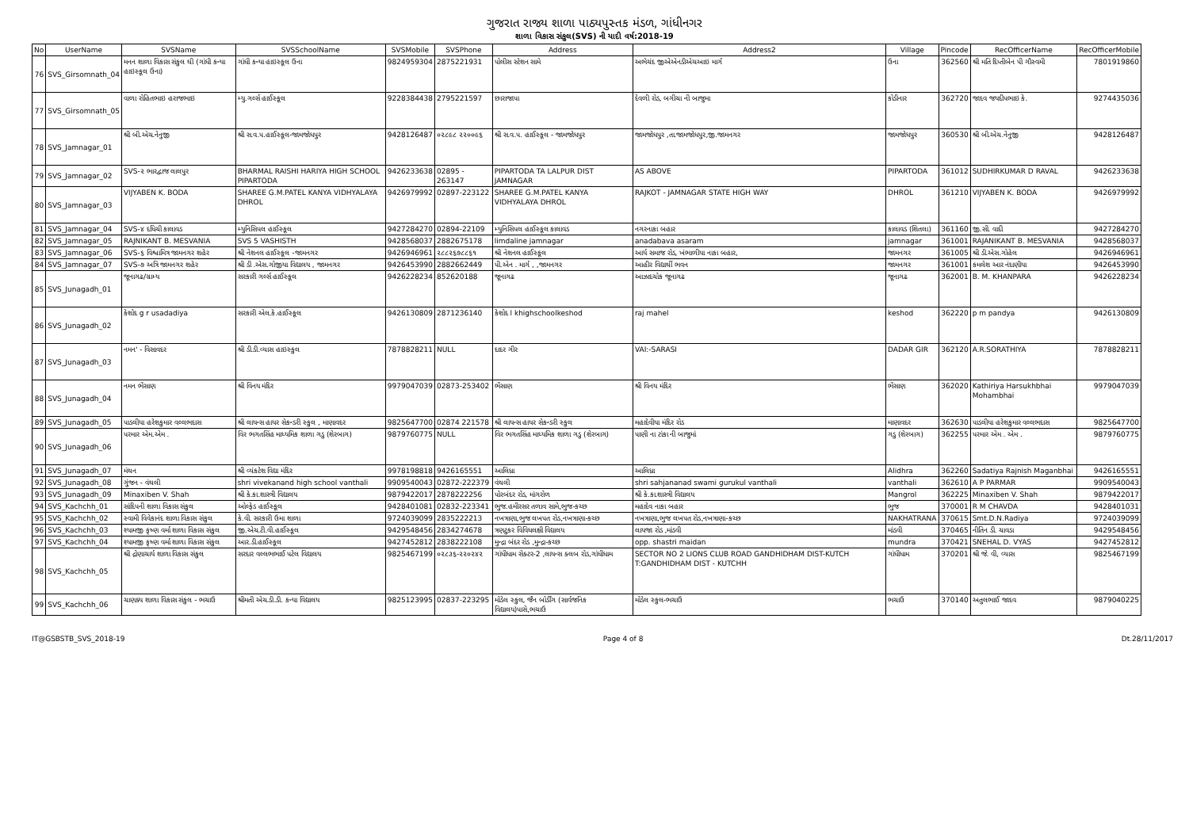ગુજરાત રાજ્ય શાળા પાઠ્યપુસ્તક મંડળ, ગાંધીનગર
શાળા વિકાસ સંકુલ(SVS) ની યાદી વર્ષ:2018-19
| No | UserName | SVSName | SVSSchoolName | SVSMobile | SVSPhone | Address | Address2 | Village | Pincode | RecOfficerName | RecOfficerMobile |
| --- | --- | --- | --- | --- | --- | --- | --- | --- | --- | --- | --- |
| 76 | SVS_Girsomnath_04 | મનન શાળા વિકાસ સંકુલ ઘી (ગાંધી કન્યા હાઇસ્કૂલ ઉના) | ગાંધી કન્યા હાઇસ્કૂલ ઉના | 9824959304 | 2875221931 | પોલીસ સ્ટેશન સામે | અભેચંદ જીએએનડીએચઆઇ માર્ગ | ઉના | 362560 | શ્રી મતિ દિપ્તીબેન પી ગૌસ્વમી | 7801919860 |
| 77 | SVS_Girsomnath_05 | વાળા રોહિતભાઇ હરાજભાઇ | મ્યુ.ગર્લ્સ હાઈસ્કૂલ | 9228384438 | 2795221597 | છારાજાપા | દેવળી રોડ, બગીચા ની બાજુમા | કોડીનાર | 362720 | જાદવ જયદીપભાઇ કે. | 9274435036 |
| 78 | SVS_Jamnagar_01 | શ્રી બી.એચ.નેનુજી | શ્રી સ.વ.પ.હાઈસ્કૂલ-જામજોધપુર | 9428126487 | ૦૨૮૯૮ ૨૨૦૦૯૬ | શ્રી સ.વ.પ. હાઈસ્કૂલ - જામજોધપુર | જામજોધપુર ,તા.જામજોધપુર,જી.જામનગર | જામજોધપુર | 360530 | શ્રી બી.એચ.નેનુજી | 9428126487 |
| 79 | SVS_Jamnagar_02 | SVS-૨ ભારદ્વાજ લાલપુર | BHARMAL RAISHI HARIYA HIGH SCHOOL PIPARTODA | 9426233638 | 02895 - 263147 | PIPARTODA TA LALPUR DIST JAMNAGAR | AS ABOVE | PIPARTODA | 361012 | SUDHIRKUMAR D RAVAL | 9426233638 |
| 80 | SVS_Jamnagar_03 | VIJYABEN K. BODA | SHAREE G.M.PATEL KANYA VIDHYALAYA DHROL | 9426979992 | 02897-223122 | SHAREE G.M.PATEL KANYA VIDHYALAYA DHROL | RAJKOT - JAMNAGAR STATE HIGH WAY | DHROL | 361210 | VIJYABEN K. BODA | 9426979992 |
| 81 | SVS_Jamnagar_04 | SVS-૪ દધિચી કાલાવડ | મ્યુનિસિપલ હાઈસ્કૂલ | 9427284270 | 02894-22109 | મ્યુનિસિપલ હાઈસ્કૂલ કાલાવડ | નગરનાકા બહાર | કાલાવડ (શિતલા) | 361160 | જી.સી. વાદી | 9427284270 |
| 82 | SVS_Jamnagar_05 | RAJNIKANT B. MESVANIA | SVS 5 VASHISTH | 9428568037 | 2882675178 | limdaline jamnagar | anadabava asaram | jamnagar | 361001 | RAJANIKANT B. MESVANIA | 9428568037 |
| 83 | SVS_Jamnagar_06 | SVS-૬ વિશ્વામિત્ર જામનગર શહેર | શ્રી નેશનલ હાઈસ્કૂલ -જામનગર | 9426946961 | ૨૮૮૨૬૭૮૮૬૧ | શ્રી નેશનલ હાઈસ્કૂલ | આર્ય સમાજ રોડ, ખંભાળીયા નાકા બહાર, | જામનગર | 361005 | શ્રી ડી.એસ.ગોહેલ | 9426946961 |
| 84 | SVS_Jamnagar_07 | SVS-૭ અત્રિ જામનગર શહેર | શ્રી ડી .એસ.ગોજીયા વિદ્યાલય , જામનગર | 9426453990 | 2882662449 | પી.એન . માર્ગ , ,જામનગર | આહીર વિદ્યાર્થી ભવન | જામનગર | 361001 | કમલેશ આર નંદાણીયા | 9426453990 |
| 85 | SVS_Junagadh_01 | જૂનાગઢ/ગ્રામ્ય | સરકારી ગર્લ્સ હાઈસ્કૂલ | 9426228234 | 852620188 | જૂનાગઢ | આઝાદચોક જૂનાગઢ | જૂનાગઢ | 362001 | B. M. KHANPARA | 9426228234 |
| 86 | SVS_Junagadh_02 | કેશોદ g r usadadiya | સરકારી એલ.કે.હાઈસ્કૂલ | 9426130809 | 2871236140 | કેશોદ l khighschoolkeshod | raj mahel | keshod | 362220 | p m pandya | 9426130809 |
| 87 | SVS_Junagadh_03 | નમન' - વિસાવદર | શ્રી ડી.ડી.વ્યાસ હાઇસ્કુલ | 7878828211 | NULL | દાદર ગીર | VAI:-SARASI | DADAR GIR | 362120 | A.R.SORATHIYA | 7878828211 |
| 88 | SVS_Junagadh_04 | નમન ભેંસાણ | શ્રી વિનય મંદિર | 9979047039 | 02873-253402 | ભેંસાણ | શ્રી વિનય મંદિર | ભેંસાણ | 362020 | Kathiriya Harsukhbhai Mohambhai | 9979047039 |
| 89 | SVS_Junagadh_05 | પાડલીયા હરેશકુમાર વલ્લભદાસ | શ્રી લાયન્સ હાયર સેકન્ડરી સ્કુલ , માણાવદર | 9825647700 | 02874 221578 | શ્રી લાયન્સ હાયર સેકન્ડરી સ્કુલ | મહાદેવીયા મંદિર રોડ | માણાવદર | 362630 | પાડલીયા હરેશકુમાર વલ્લભદાસ | 9825647700 |
| 90 | SVS_Junagadh_06 | પરમાર એમ.એમ . | વિર ભગતસિંહ માધ્યમિક શાળા ગડુ (શેરબાગ) | 9879760775 | NULL | વિર ભગતસિંહ માધ્યમિક શાળા ગડુ (શેરબાગ) | પાણી ના ટાંકા ની બાજુમાં | ગડુ (શેરબાગ) | 362255 | પરમાર એમ . એમ . | 9879760775 |
| 91 | SVS_Junagadh_07 | મંથન | શ્રી વ્યંકટેશ વિદ્યા મંદિર | 9978198818 | 9426165551 | આલિધ્રા | આલિધ્રા | Alidhra | 362260 | Sadatiya Rajnish Maganbhai | 9426165551 |
| 92 | SVS_Junagadh_08 | ગુંજન - વંથલી | shri vivekanand high school vanthali | 9909540043 | 02872-222379 | વંથલી | shri sahjananad swami gurukul vanthali | vanthali | 362610 | A P PARMAR | 9909540043 |
| 93 | SVS_Junagadh_09 | Minaxiben V. Shah | શ્રી કે.કા.શાસ્ત્રી વિદ્યાલય | 9879422017 | 2878222256 | પોરબંદર રોડ, માંગરોળ | શ્રી કે.કા.શાસ્ત્રી વિદ્યાલય | Mangrol | 362225 | Minaxiben V. Shah | 9879422017 |
| 94 | SVS_Kachchh_01 | સાંદિપની શાળા વિકાસ સંકુલ | ઓલ્ફેડ હાઈસ્કૂલ | 9428401081 | 02832-223341 | ભુજ.હમીરસર તળાવ સામે,ભુજ-કચ્છ | મહાદેવ નાકા બહાર | ભુજ | 370001 | R M CHAVDA | 9428401031 |
| 95 | SVS_Kachchh_02 | સ્વામી વિવેકાનંદ શાળા વિકાસ સંકુલ | કે.વી. સરકારી ઉમા શાળા | 9724039099 | 2835222213 | નખત્રાણા,ભુજ લખપત રોડ,નખત્રાણા-કચ્છ | નખત્રાણા,ભુજ લખપત રોડ,નખત્રાણા-કચ્છ | NAKHATRANA | 370615 | Smt.D.N.Radiya | 9724039099 |
| 96 | SVS_Kachchh_03 | શ્યામજી કૃષ્ણ વર્મા શાળા વિકાસ સંકુલ | જી.એચ.ટી.વી.હાઈસ્કૂલ | 9429548456 | 2834274678 | ત્રણટુકર વિવિધલક્ષી વિદ્યાલય | લાયજા રોડ ,માંડવી | માંડવી | 370465 | નીતિન ડી. ચાવડા | 9429548456 |
| 97 | SVS_Kachchh_04 | શ્યામજી કૃષ્ણ વર્મા શાળા વિકાસ સંકુલ | આર.ડી.હાઈસ્કૂલ | 9427452812 | 2838222108 | મુન્દ્રા બંદર રોડ ,મુન્દ્રા-કચ્છ | opp. shastri maidan | mundra | 370421 | SNEHAL D. VYAS | 9427452812 |
| 98 | SVS_Kachchh_05 | શ્રી દ્રોણાચાર્ય શાળા વિકાસ સંકુલ | સરદાર વલ્લભભાઈ પટેલ વિદ્યાલય | 9825467199 | ૦૨૮૩૬-૨૨૦૨૪૨ | ગાંધીધામ સેક્ટર-2 ,લાયન્સ ક્લબ રોડ,ગાંધીધામ | SECTOR NO 2 LIONS CLUB ROAD GANDHIDHAM DIST-KUTCH T:GANDHIDHAM DIST - KUTCHH | ગાંધીધામ | 370201 | શ્રી જે. વી, વ્યાસ | 9825467199 |
| 99 | SVS_Kachchh_06 | ચાણક્ય શાળા વિકાસ સંકુલ - ભચાઉ | શ્રીમતી એચ.ડી.ડી. કન્યા વિદ્યાલય | 9825123995 | 02837-223295 | મોડેલ સ્કુલ, જૈન બોર્ડીંગ (સાર્વજનિક વિદ્યાલય)પાસે,ભચાઉ | મોડેલ સ્કુલ-ભચાઉ | ભચાઉ | 370140 | અતુલભાઈ જાદવ | 9879040225 |
IT@GSBSTB_SVS_2018-19 Page 4 of 8 Dt.28/11/2017